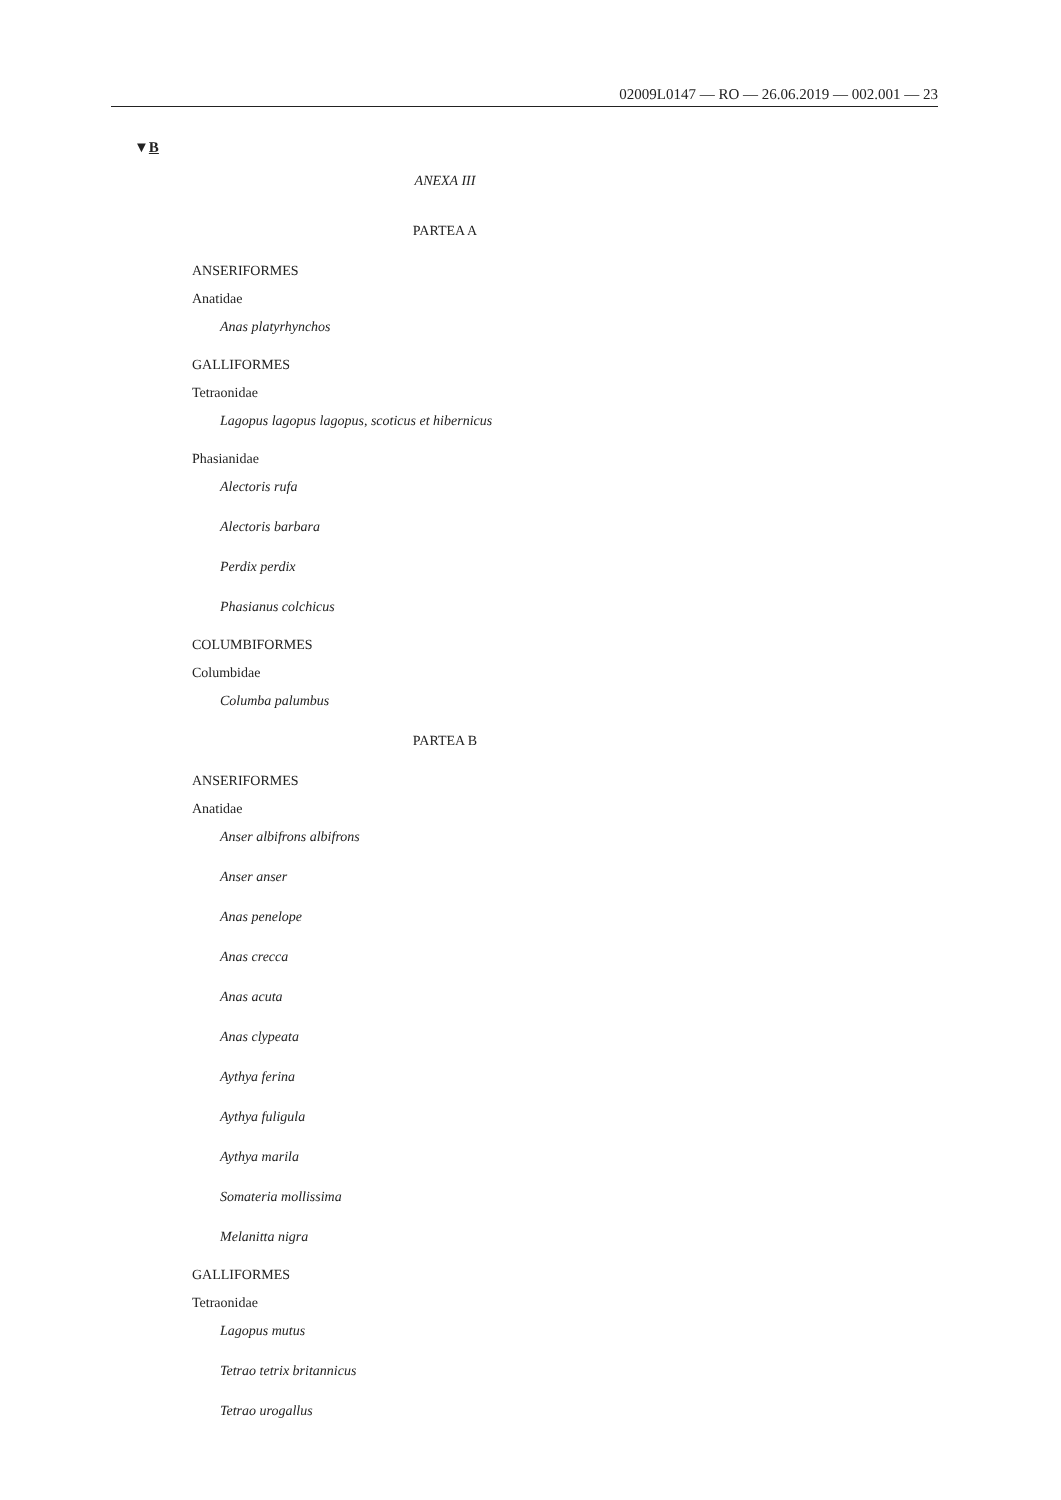02009L0147 — RO — 26.06.2019 — 002.001 — 23
▼B
ANEXA III
PARTEA A
ANSERIFORMES
Anatidae
Anas platyrhynchos
GALLIFORMES
Tetraonidae
Lagopus lagopus lagopus, scoticus et hibernicus
Phasianidae
Alectoris rufa
Alectoris barbara
Perdix perdix
Phasianus colchicus
COLUMBIFORMES
Columbidae
Columba palumbus
PARTEA B
ANSERIFORMES
Anatidae
Anser albifrons albifrons
Anser anser
Anas penelope
Anas crecca
Anas acuta
Anas clypeata
Aythya ferina
Aythya fuligula
Aythya marila
Somateria mollissima
Melanitta nigra
GALLIFORMES
Tetraonidae
Lagopus mutus
Tetrao tetrix britannicus
Tetrao urogallus